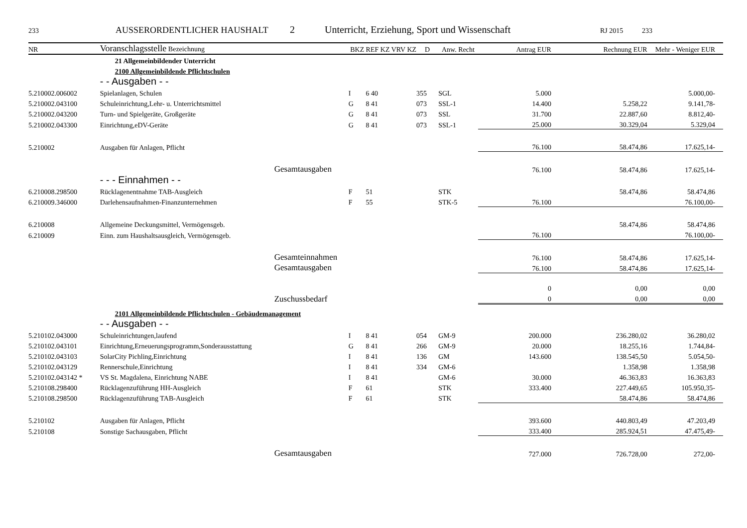233 AUSSERORDENTLICHER HAUSHALT 2 Unterricht, Erziehung, Sport und Wissenschaft RJ 2015 233
| NR | Voranschlagsstelle Bezeichnung | BKZ | REF KZ VRV KZ | D | Anw. Recht | Antrag EUR | Rechnung EUR | Mehr - Weniger EUR |
| --- | --- | --- | --- | --- | --- | --- | --- | --- |
| | 21 Allgemeinbildender Unterricht | | | | | | | |
| | 2100 Allgemeinbildende Pflichtschulen | | | | | | | |
| | - - Ausgaben - - | | | | | | | |
| 5.210002.006002 | Spielanlagen, Schulen | I | 6 40 | 355 | SGL | 5.000 | | 5.000,00- |
| 5.210002.043100 | Schuleinrichtung,Lehr- u. Unterrichtsmittel | G | 8 41 | 073 | SSL-1 | 14.400 | 5.258,22 | 9.141,78- |
| 5.210002.043200 | Turn- und Spielgeräte, Großgeräte | G | 8 41 | 073 | SSL | 31.700 | 22.887,60 | 8.812,40- |
| 5.210002.043300 | Einrichtung,eDV-Geräte | G | 8 41 | 073 | SSL-1 | 25.000 | 30.329,04 | 5.329,04 |
| 5.210002 | Ausgaben für Anlagen, Pflicht | | | | | 76.100 | 58.474,86 | 17.625,14- |
| | Gesamtausgaben | | | | | 76.100 | 58.474,86 | 17.625,14- |
| | - - - Einnahmen - - | | | | | | | |
| 6.210008.298500 | Rücklagenentnahme TAB-Ausgleich | F | 51 | | STK | | 58.474,86 | 58.474,86 |
| 6.210009.346000 | Darlehensaufnahmen-Finanzunternehmen | F | 55 | | STK-5 | 76.100 | | 76.100,00- |
| 6.210008 | Allgemeine Deckungsmittel, Vermögensgeb. | | | | | | 58.474,86 | 58.474,86 |
| 6.210009 | Einn. zum Haushaltsausgleich, Vermögensgeb. | | | | | 76.100 | | 76.100,00- |
| | Gesamteinnahmen | | | | | 76.100 | 58.474,86 | 17.625,14- |
| | Gesamtausgaben | | | | | 76.100 | 58.474,86 | 17.625,14- |
| | | | | | | 0 | 0,00 | 0,00 |
| | Zuschussbedarf | | | | | 0 | 0,00 | 0,00 |
| | 2101 Allgemeinbildende Pflichtschulen - Gebäudemanagement | | | | | | | |
| | - - Ausgaben - - | | | | | | | |
| 5.210102.043000 | Schuleinrichtungen,laufend | I | 8 41 | 054 | GM-9 | 200.000 | 236.280,02 | 36.280,02 |
| 5.210102.043101 | Einrichtung,Erneuerungsprogramm,Sonderausstattung | G | 8 41 | 266 | GM-9 | 20.000 | 18.255,16 | 1.744,84- |
| 5.210102.043103 | SolarCity Pichling,Einrichtung | I | 8 41 | 136 | GM | 143.600 | 138.545,50 | 5.054,50- |
| 5.210102.043129 | Rennerschule,Einrichtung | I | 8 41 | 334 | GM-6 | | 1.358,98 | 1.358,98 |
| 5.210102.043142 * | VS St. Magdalena, Einrichtung NABE | I | 8 41 | | GM-6 | 30.000 | 46.363,83 | 16.363,83 |
| 5.210108.298400 | Rücklagenzuführung HH-Ausgleich | F | 61 | | STK | 333.400 | 227.449,65 | 105.950,35- |
| 5.210108.298500 | Rücklagenzuführung TAB-Ausgleich | F | 61 | | STK | | 58.474,86 | 58.474,86 |
| 5.210102 | Ausgaben für Anlagen, Pflicht | | | | | 393.600 | 440.803,49 | 47.203,49 |
| 5.210108 | Sonstige Sachausgaben, Pflicht | | | | | 333.400 | 285.924,51 | 47.475,49- |
| | Gesamtausgaben | | | | | 727.000 | 726.728,00 | 272,00- |